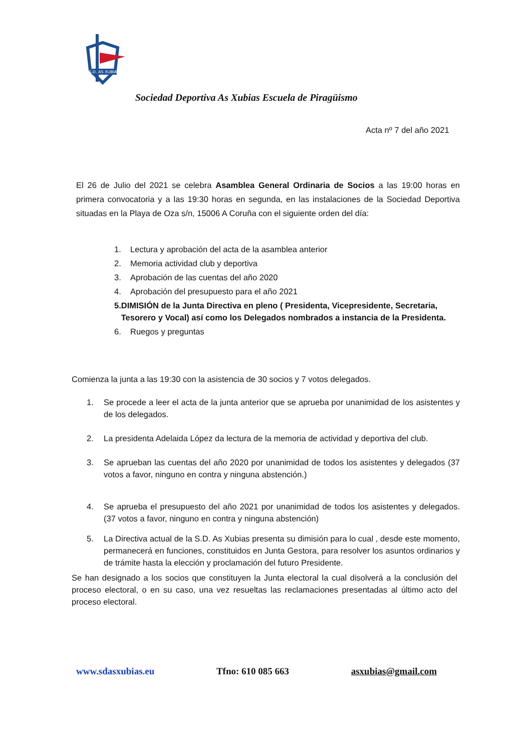S.D. AS XUBIAS
Sociedad Deportiva As Xubias Escuela de Piragüismo
Acta nº 7 del año 2021
El 26 de Julio del 2021 se celebra Asamblea General Ordinaria de Socios a las 19:00 horas en primera convocatoria y a las 19:30 horas en segunda, en las instalaciones de la Sociedad Deportiva situadas en la Playa de Oza s/n, 15006 A Coruña con el siguiente orden del día:
1. Lectura y aprobación del acta de la asamblea anterior
2. Memoria actividad club y deportiva
3. Aprobación de las cuentas del año 2020
4. Aprobación del presupuesto para el año 2021
5. DIMISIÓN de la Junta Directiva en pleno ( Presidenta, Vicepresidente, Secretaria, Tesorero y Vocal) así como los Delegados nombrados a instancia de la Presidenta.
6. Ruegos y preguntas
Comienza la junta a las 19:30 con la asistencia de 30 socios y 7 votos delegados.
1. Se procede a leer el acta de la junta anterior que se aprueba por unanimidad de los asistentes y de los delegados.
2. La presidenta Adelaida López da lectura de la memoria de actividad y deportiva del club.
3. Se aprueban las cuentas del año 2020 por unanimidad de todos los asistentes y delegados (37 votos a favor, ninguno en contra y ninguna abstención.)
4. Se aprueba el presupuesto del año 2021 por unanimidad de todos los asistentes y delegados. (37 votos a favor, ninguno en contra y ninguna abstención)
5. La Directiva actual de la S.D. As Xubias presenta su dimisión para lo cual , desde este momento, permanecerá en funciones, constituidos en Junta Gestora, para resolver los asuntos ordinarios y de trámite hasta la elección y proclamación del futuro Presidente.
Se han designado a los socios que constituyen la Junta electoral la cual disolverá a la conclusión del proceso electoral, o en su caso, una vez resueltas las reclamaciones presentadas al último acto del proceso electoral.
www.sdasxubias.eu Tfno: 610 085 663 asxubias@gmail.com